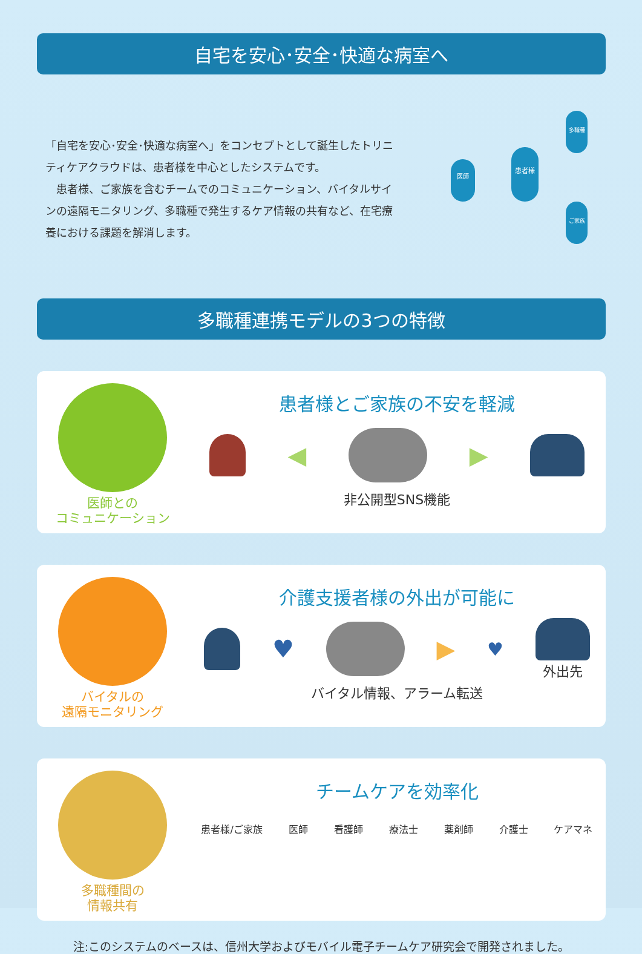自宅を安心･安全･快適な病室へ
「自宅を安心･安全･快適な病室へ」をコンセプトとして誕生したトリニティケアクラウドは、患者様を中心としたシステムです。
　患者様、ご家族を含むチームでのコミュニケーション、バイタルサインの遠隔モニタリング、多職種で発生するケア情報の共有など、在宅療養における課題を解消します。
医師
患者様
多職種
ご家族
多職種連携モデルの3つの特徴
医師との
コミュニケーション
患者様とご家族の不安を軽減
◀ ▶
非公開型SNS機能
バイタルの
遠隔モニタリング
介護支援者様の外出が可能に
♥ ▶
♥
外出先
バイタル情報、アラーム転送
多職種間の
情報共有
チームケアを効率化
患者様/ご家族
医師
看護師
療法士
薬剤師
介護士
ケアマネ
注:このシステムのベースは、信州大学およびモバイル電子チームケア研究会で開発されました。